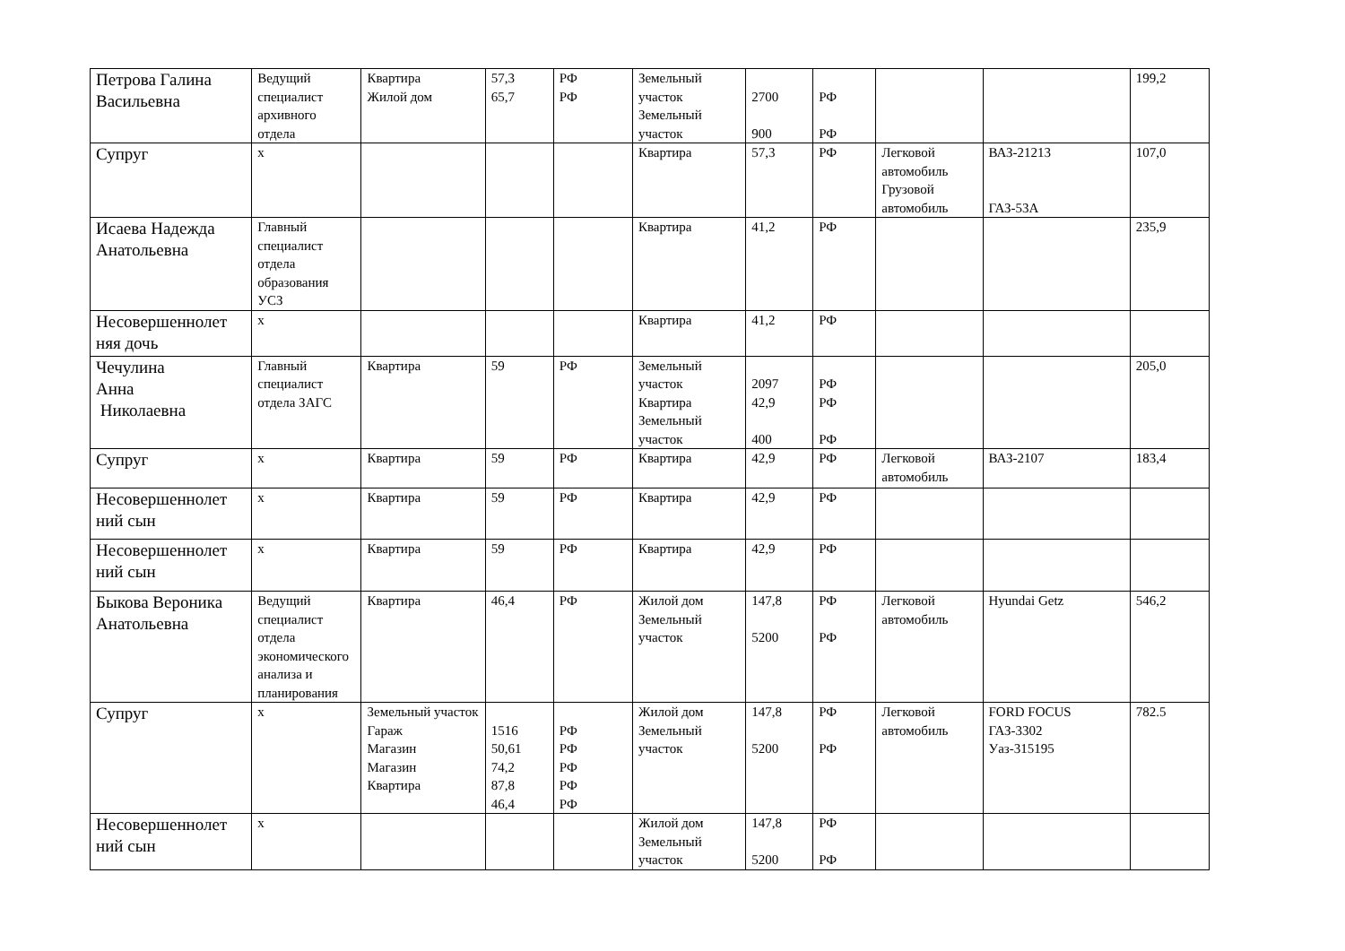| Петрова Галина Васильевна | Ведущий специалист архивного отдела | Квартира Жилой дом | 57,3 65,7 | РФ РФ | Земельный участок Земельный участок | 2700 900 | РФ РФ | | | 199,2 |
| Супруг | х | | | | Квартира | 57,3 | РФ | Легковой автомобиль Грузовой автомобиль | ВАЗ-21213 ГАЗ-53А | 107,0 |
| Исаева Надежда Анатольевна | Главный специалист отдела образования УСЗ | | | | Квартира | 41,2 | РФ | | | 235,9 |
| Несовершеннолет няя дочь | х | | | | Квартира | 41,2 | РФ | | | |
| Чечулина Анна Николаевна | Главный специалист отдела ЗАГС | Квартира | 59 | РФ | Земельный участок Квартира Земельный участок | 2097 42,9 400 | РФ РФ РФ | | | 205,0 |
| Супруг | х | Квартира | 59 | РФ | Квартира | 42,9 | РФ | Легковой автомобиль | ВАЗ-2107 | 183,4 |
| Несовершеннолет ний сын | х | Квартира | 59 | РФ | Квартира | 42,9 | РФ | | | |
| Несовершеннолет ний сын | х | Квартира | 59 | РФ | Квартира | 42,9 | РФ | | | |
| Быкова Вероника Анатольевна | Ведущий специалист отдела экономического анализа и планирования | Квартира | 46,4 | РФ | Жилой дом Земельный участок | 147,8 5200 | РФ РФ | Легковой автомобиль | Hyundai Getz | 546,2 |
| Супруг | х | Земельный участок Гараж Магазин Магазин Квартира | 1516 50,61 74,2 87,8 46,4 | РФ РФ РФ РФ РФ | Жилой дом Земельный участок | 147,8 5200 | РФ РФ | Легковой автомобиль | FORD FOCUS ГАЗ-3302 Уаз-315195 | 782.5 |
| Несовершеннолет ний сын | х | | | | Жилой дом Земельный участок | 147,8 5200 | РФ РФ | | | |